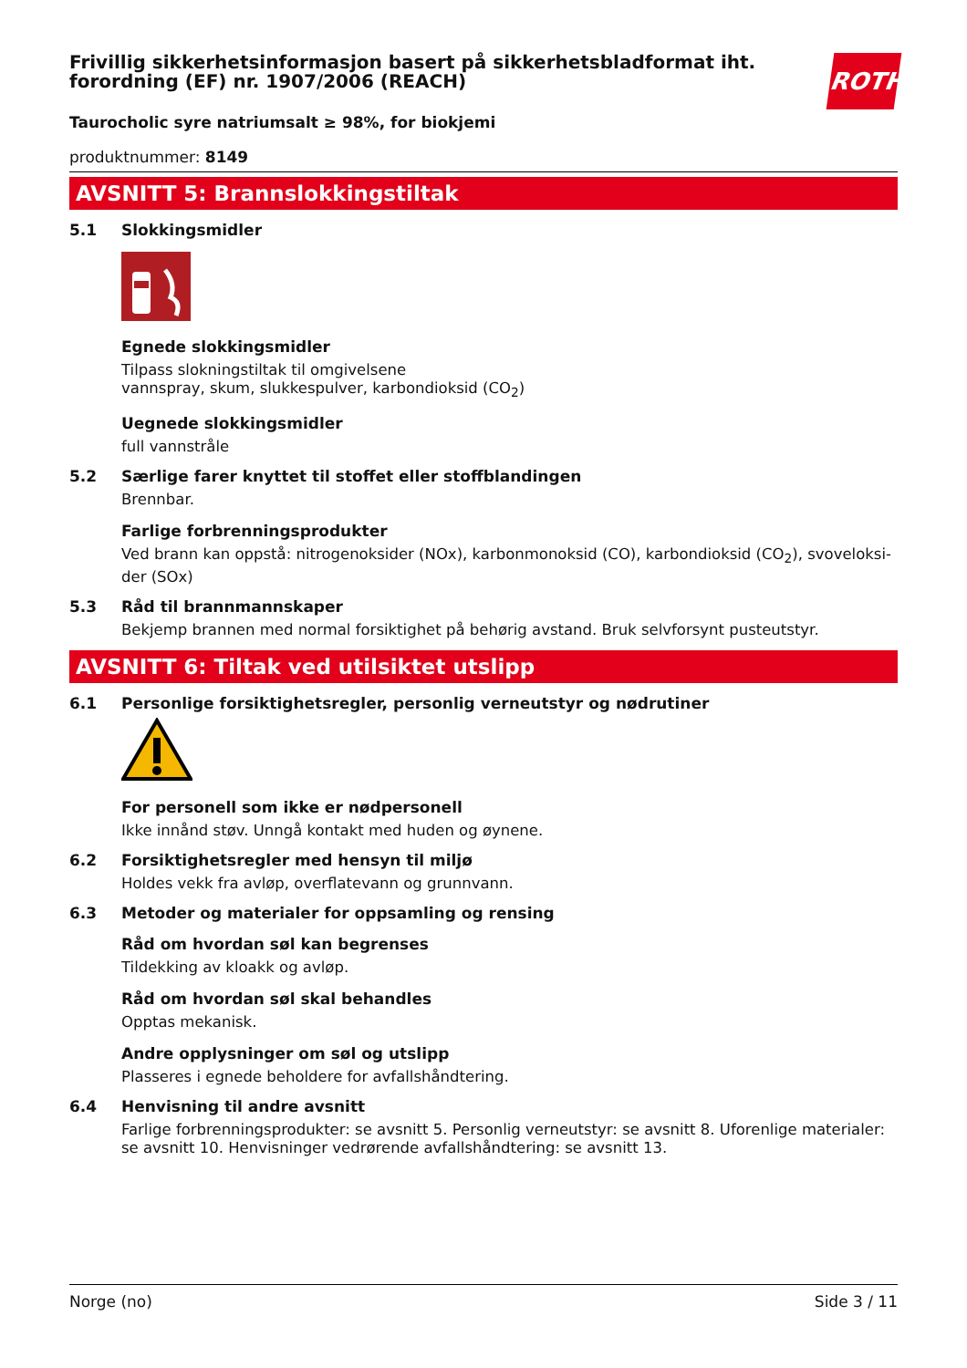ROTH
Frivillig sikkerhetsinformasjon basert på sikkerhetsbladformat iht. forordning (EF) nr. 1907/2006 (REACH)
Taurocholic syre natriumsalt ≥ 98%, for biokjemi
produktnummer: 8149
AVSNITT 5: Brannslokkingstiltak
5.1 Slokkingsmidler
Egnede slokkingsmidler
Tilpass slokningstiltak til omgivelsene
vannspray, skum, slukkespulver, karbondioksid (CO<sub>2</sub>)
Uegnede slokkingsmidler
full vannstråle
5.2 Særlige farer knyttet til stoffet eller stoffblandingen
Brennbar.
Farlige forbrenningsprodukter
Ved brann kan oppstå: nitrogenoksider (NOx), karbonmonoksid (CO), karbondioksid (CO<sub>2</sub>), svoveloksi-der (SOx)
5.3 Råd til brannmannskaper
Bekjemp brannen med normal forsiktighet på behørig avstand. Bruk selvforsynt pusteutstyr.
AVSNITT 6: Tiltak ved utilsiktet utslipp
6.1 Personlige forsiktighetsregler, personlig verneutstyr og nødrutiner
For personell som ikke er nødpersonell
Ikke innånd støv. Unngå kontakt med huden og øynene.
6.2 Forsiktighetsregler med hensyn til miljø
Holdes vekk fra avløp, overflatevann og grunnvann.
6.3 Metoder og materialer for oppsamling og rensing
Råd om hvordan søl kan begrenses
Tildekking av kloakk og avløp.
Råd om hvordan søl skal behandles
Opptas mekanisk.
Andre opplysninger om søl og utslipp
Plasseres i egnede beholdere for avfallshåndtering.
6.4 Henvisning til andre avsnitt
Farlige forbrenningsprodukter: se avsnitt 5. Personlig verneutstyr: se avsnitt 8. Uforenlige materialer: se avsnitt 10. Henvisninger vedrørende avfallshåndtering: se avsnitt 13.
Norge (no) Side 3 / 11